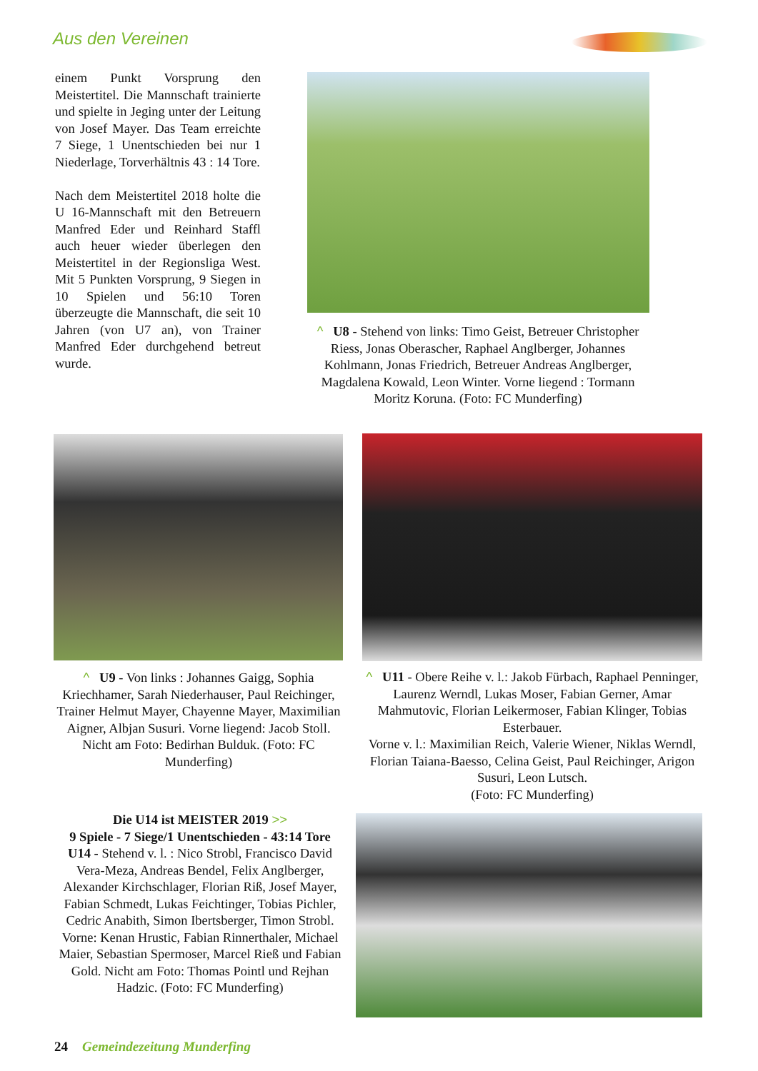Aus den Vereinen
einem Punkt Vorsprung den Meistertitel. Die Mannschaft trainierte und spielte in Jeging unter der Leitung von Josef Mayer. Das Team erreichte 7 Siege, 1 Unentschieden bei nur 1 Niederlage, Torverhältnis 43 : 14 Tore.
Nach dem Meistertitel 2018 holte die U 16-Mannschaft mit den Betreuern Manfred Eder und Reinhard Staffl auch heuer wieder überlegen den Meistertitel in der Regionsliga West. Mit 5 Punkten Vorsprung, 9 Siegen in 10 Spielen und 56:10 Toren überzeugte die Mannschaft, die seit 10 Jahren (von U7 an), von Trainer Manfred Eder durchgehend betreut wurde.
^ U8 - Stehend von links: Timo Geist, Betreuer Christopher Riess, Jonas Oberascher, Raphael Anglberger, Johannes Kohlmann, Jonas Friedrich, Betreuer Andreas Anglberger, Magdalena Kowald, Leon Winter. Vorne liegend : Tormann Moritz Koruna. (Foto: FC Munderfing)
^ U9 - Von links : Johannes Gaigg, Sophia Kriechhamer, Sarah Niederhauser, Paul Reichinger, Trainer Helmut Mayer, Chayenne Mayer, Maximilian Aigner, Albjan Susuri. Vorne liegend: Jacob Stoll. Nicht am Foto: Bedirhan Bulduk. (Foto: FC Munderfing)
^ U11 - Obere Reihe v. l.: Jakob Fürbach, Raphael Penninger, Laurenz Werndl, Lukas Moser, Fabian Gerner, Amar Mahmutovic, Florian Leikermoser, Fabian Klinger, Tobias Esterbauer.
Vorne v. l.: Maximilian Reich, Valerie Wiener, Niklas Werndl, Florian Taiana-Baesso, Celina Geist, Paul Reichinger, Arigon Susuri, Leon Lutsch.
(Foto: FC Munderfing)
Die U14 ist MEISTER 2019 >>
9 Spiele - 7 Siege/1 Unentschieden - 43:14 Tore
U14 - Stehend v. l. : Nico Strobl, Francisco David Vera-Meza, Andreas Bendel, Felix Anglberger, Alexander Kirchschlager, Florian Riß, Josef Mayer, Fabian Schmedt, Lukas Feichtinger, Tobias Pichler, Cedric Anabith, Simon Ibertsberger, Timon Strobl. Vorne: Kenan Hrustic, Fabian Rinnerthaler, Michael Maier, Sebastian Spermoser, Marcel Rieß und Fabian Gold. Nicht am Foto: Thomas Pointl und Rejhan Hadzic. (Foto: FC Munderfing)
24 Gemeindezeitung Munderfing